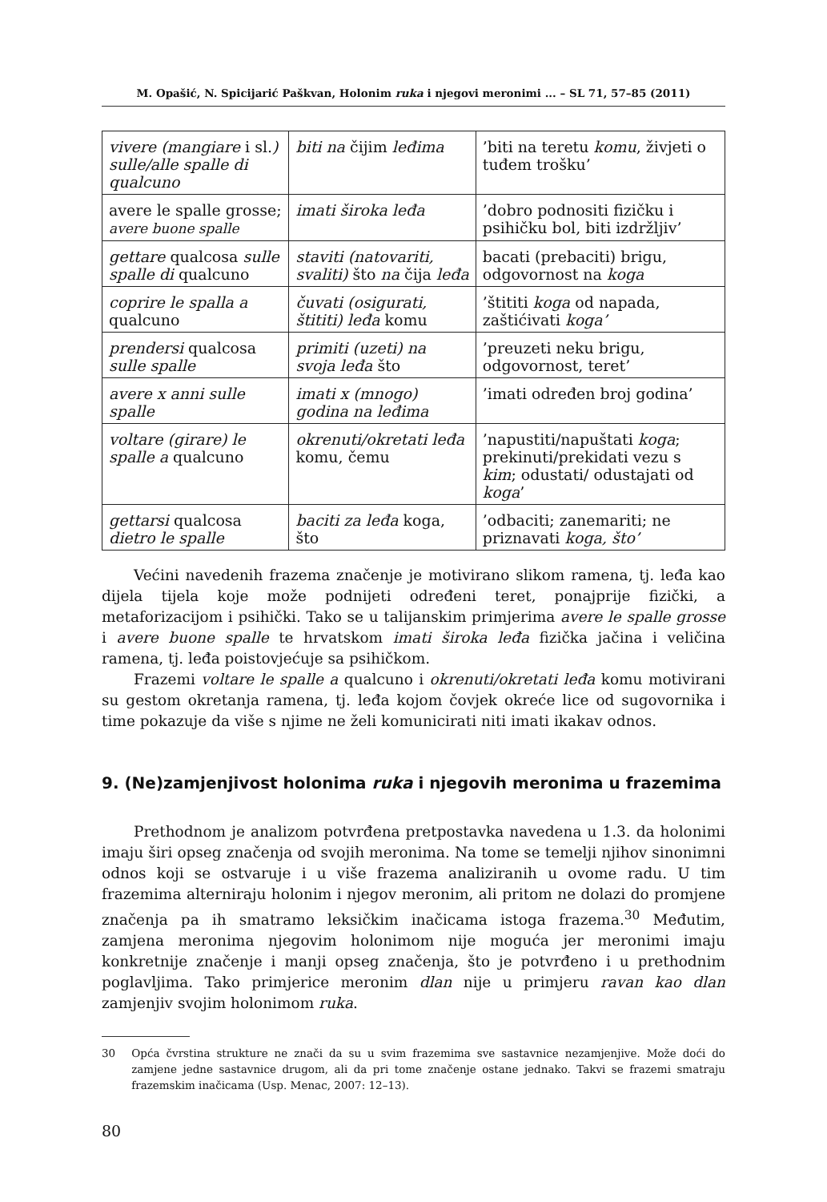M. Opašić, N. Spicijarić Paškvan, Holonim ruka i njegovi meronimi ... – SL 71, 57–85 (2011)
| vivere (mangiare i sl. ) sulle/alle spalle di qualcuno | biti na čijim leđima | ’biti na teretu komu , živjeti o tuđem trošku’ |
| avere le spalle grosse; avere buone spalle | imati široka leđa | ’dobro podnositi fizičku i psihičku bol, biti izdržljiv’ |
| gettare qualcosa sulle spalle di qualcuno | staviti (natovariti, svaliti) što na čija leđa | bacati (prebaciti) brigu, odgovornost na koga |
| coprire le spalla a qualcuno | čuvati (osigurati, štititi) leđa komu | ’štititi koga od napada, zaštićivati koga’ |
| prendersi qualcosa sulle spalle | primiti (uzeti) na svoja leđa što | ’preuzeti neku brigu, odgovornost, teret’ |
| avere x anni sulle spalle | imati x (mnogo) godina na leđima | ’imati određen broj godina’ |
| voltare (girare) le spalle a qualcuno | okrenuti/okretati leđa komu, čemu | ’napustiti/napuštati koga ; prekinuti/prekidati vezu s kim ; odustati/ odustajati od koga ’ |
| gettarsi qualcosa dietro le spalle | baciti za leđa koga, što | ’odbaciti; zanemariti; ne priznavati koga, što’ |
Većini navedenih frazema značenje je motivirano slikom ramena, tj. leđa kao dijela tijela koje može podnijeti određeni teret, ponajprije fizički, a metaforizacijom i psihički. Tako se u talijanskim primjerima avere le spalle grosse i avere buone spalle te hrvatskom imati široka leđa fizička jačina i veličina ramena, tj. leđa poistovjećuje sa psihičkom.
Frazemi voltare le spalle a qualcuno i okrenuti/okretati leđa komu motivirani su gestom okretanja ramena, tj. leđa kojom čovjek okreće lice od sugovornika i time pokazuje da više s njime ne želi komunicirati niti imati ikakav odnos.
9. (Ne)zamjenjivost holonima ruka i njegovih meronima u frazemima
Prethodnom je analizom potvrđena pretpostavka navedena u 1.3. da holonimi imaju širi opseg značenja od svojih meronima. Na tome se temelji njihov sinonimni odnos koji se ostvaruje i u više frazema analiziranih u ovome radu. U tim frazemima alterniraju holonim i njegov meronim, ali pritom ne dolazi do promjene značenja pa ih smatramo leksičkim inačicama istoga frazema.<sup>30</sup> Međutim, zamjena meronima njegovim holonimom nije moguća jer meronimi imaju konkretnije značenje i manji opseg značenja, što je potvrđeno i u prethodnim poglavljima. Tako primjerice meronim dlan nije u primjeru ravan kao dlan zamjenjiv svojim holonimom ruka.
30 Opća čvrstina strukture ne znači da su u svim frazemima sve sastavnice nezamjenjive. Može doći do zamjene jedne sastavnice drugom, ali da pri tome značenje ostane jednako. Takvi se frazemi smatraju frazemskim inačicama (Usp. Menac, 2007: 12–13).
80